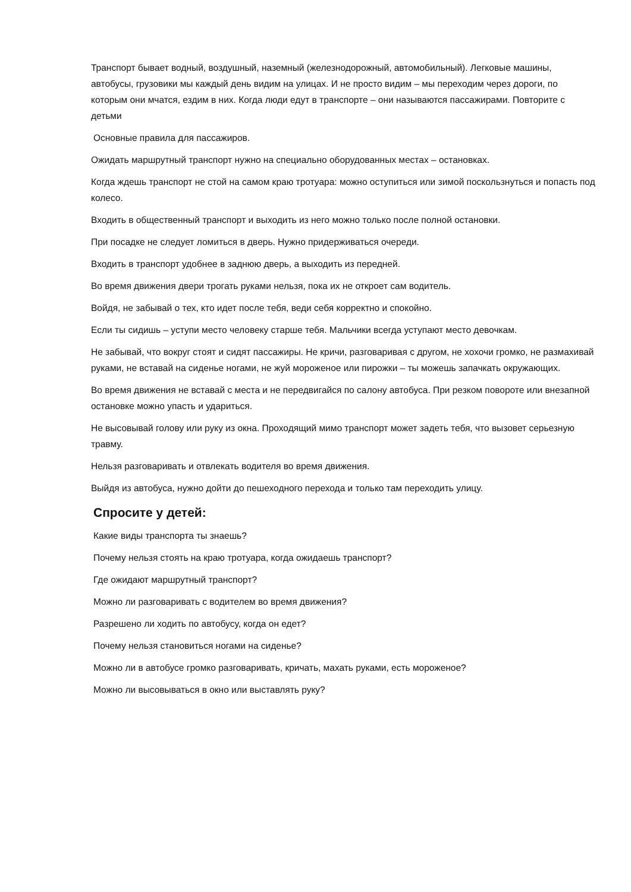Транспорт бывает водный, воздушный, наземный (железнодорожный, автомобильный). Легковые машины, автобусы, грузовики мы каждый день видим на улицах. И не просто видим – мы переходим через дороги, по которым они мчатся, ездим в них. Когда люди едут в транспорте – они называются пассажирами. Повторите с детьми
Основные правила для пассажиров.
Ожидать маршрутный транспорт нужно на специально оборудованных местах – остановках.
Когда ждешь транспорт не стой на самом краю тротуара: можно оступиться или зимой поскользнуться и попасть под колесо.
Входить в общественный транспорт и выходить из него можно только после полной остановки.
При посадке не следует ломиться в дверь. Нужно придерживаться очереди.
Входить в транспорт удобнее в заднюю дверь, а выходить из передней.
Во время движения двери трогать руками нельзя, пока их не откроет сам водитель.
Войдя, не забывай о тех, кто идет после тебя, веди себя корректно и спокойно.
Если ты сидишь – уступи место человеку старше тебя. Мальчики всегда уступают место девочкам.
Не забывай, что вокруг стоят и сидят пассажиры. Не кричи, разговаривая с другом, не хохочи громко, не размахивай руками, не вставай на сиденье ногами, не жуй мороженое или пирожки – ты можешь запачкать окружающих.
Во время движения не вставай с места и не передвигайся по салону автобуса. При резком повороте или внезапной остановке можно упасть и удариться.
Не высовывай голову или руку из окна. Проходящий мимо транспорт может задеть тебя, что вызовет серьезную травму.
Нельзя разговаривать и отвлекать водителя во время движения.
Выйдя из автобуса, нужно дойти до пешеходного перехода и только там переходить улицу.
Спросите у детей:
Какие виды транспорта ты знаешь?
Почему нельзя стоять на краю тротуара, когда ожидаешь транспорт?
Где ожидают маршрутный транспорт?
Можно ли разговаривать с водителем во время движения?
Разрешено ли ходить по автобусу, когда он едет?
Почему нельзя становиться ногами на сиденье?
Можно ли в автобусе громко разговаривать, кричать, махать руками, есть мороженое?
Можно ли высовываться в окно или выставлять руку?